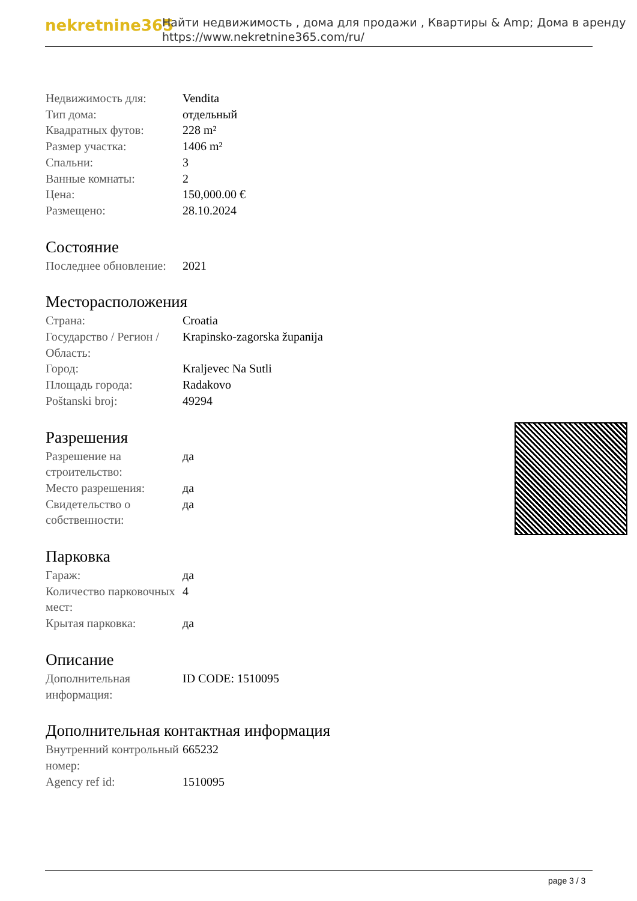nekretnine365
Найти недвижимость , дома для продажи , Квартиры & Amp; Дома в аренду
https://www.nekretnine365.com/ru/
| Недвижимость для: | Vendita |
| Тип дома: | отдельный |
| Квадратных футов: | 228 m² |
| Размер участка: | 1406 m² |
| Спальни: | 3 |
| Ванные комнаты: | 2 |
| Цена: | 150,000.00 € |
| Размещено: | 28.10.2024 |
Состояние
| Последнее обновление: | 2021 |
Месторасположения
| Страна: | Croatia |
| Государство / Регион / Область: | Krapinsko-zagorska županija |
| Город: | Kraljevec Na Sutli |
| Площадь города: | Radakovo |
| Poštanski broj: | 49294 |
Разрешения
| Разрешение на строительство: | да |
| Место разрешения: | да |
| Свидетельство о собственности: | да |
Парковка
| Гараж: | да |
| Количество парковочных мест: | 4 |
| Крытая парковка: | да |
Описание
| Дополнительная информация: | ID CODE: 1510095 |
Дополнительная контактная информация
| Внутренний контрольный номер: | 665232 |
| Agency ref id: | 1510095 |
page 3 / 3